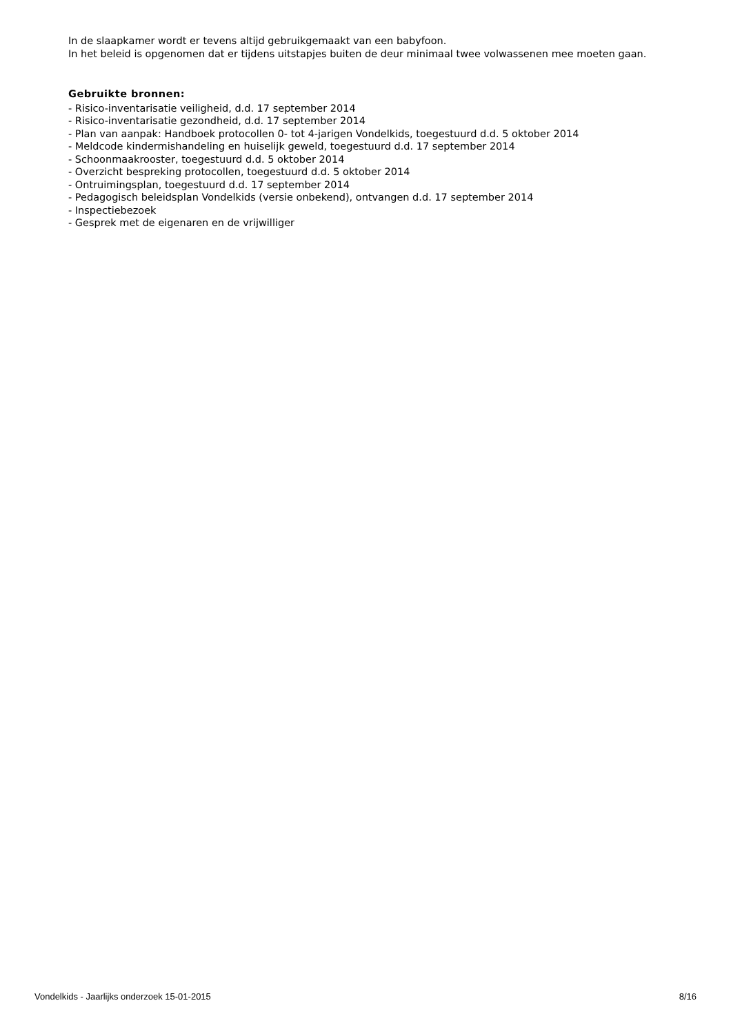In de slaapkamer wordt er tevens altijd gebruikgemaakt van een babyfoon.
In het beleid is opgenomen dat er tijdens uitstapjes buiten de deur minimaal twee volwassenen mee moeten gaan.
Gebruikte bronnen:
- Risico-inventarisatie veiligheid, d.d. 17 september 2014
- Risico-inventarisatie gezondheid, d.d. 17 september 2014
- Plan van aanpak: Handboek protocollen 0- tot 4-jarigen Vondelkids, toegestuurd d.d. 5 oktober 2014
- Meldcode kindermishandeling en huiselijk geweld, toegestuurd d.d. 17 september 2014
- Schoonmaakrooster, toegestuurd d.d. 5 oktober 2014
- Overzicht bespreking protocollen, toegestuurd d.d. 5 oktober 2014
- Ontruimingsplan, toegestuurd d.d. 17 september 2014
- Pedagogisch beleidsplan Vondelkids (versie onbekend), ontvangen d.d. 17 september 2014
- Inspectiebezoek
- Gesprek met de eigenaren en de vrijwilliger
Vondelkids - Jaarlijks onderzoek 15-01-2015 8/16